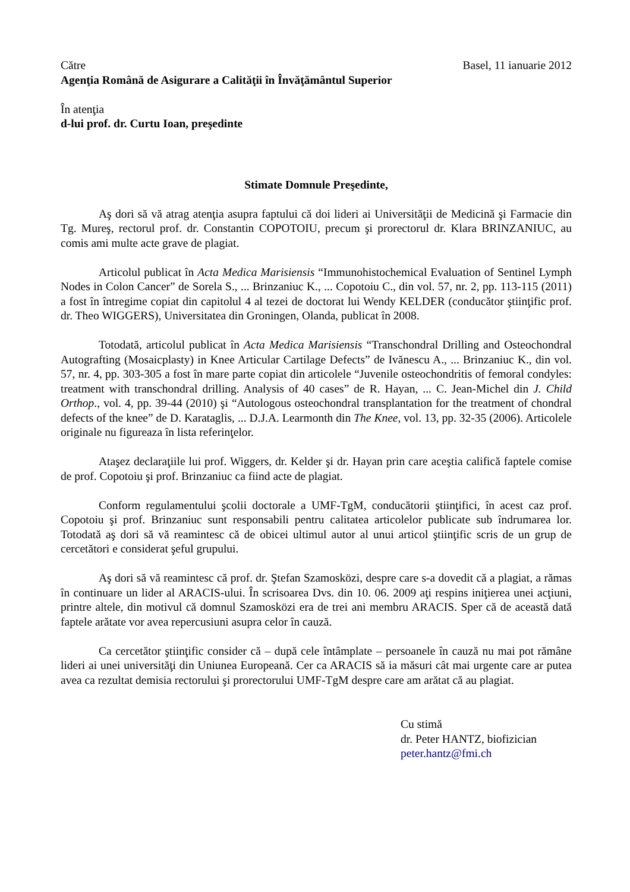Către Basel, 11 ianuarie 2012
Agenţia Română de Asigurare a Calităţii în Învăţământul Superior
În atenţia
d-lui prof. dr. Curtu Ioan, preşedinte
Stimate Domnule Preşedinte,
Aş dori să vă atrag atenţia asupra faptului că doi lideri ai Universităţii de Medicină şi Farmacie din Tg. Mureş, rectorul prof. dr. Constantin COPOTOIU, precum şi prorectorul dr. Klara BRINZANIUC, au comis ami multe acte grave de plagiat.
Articolul publicat în Acta Medica Marisiensis “Immunohistochemical Evaluation of Sentinel Lymph Nodes in Colon Cancer” de Sorela S., ... Brinzaniuc K., ... Copotoiu C., din vol. 57, nr. 2, pp. 113-115 (2011) a fost în întregime copiat din capitolul 4 al tezei de doctorat lui Wendy KELDER (conducător ştiinţific prof. dr. Theo WIGGERS), Universitatea din Groningen, Olanda, publicat în 2008.
Totodată, articolul publicat în Acta Medica Marisiensis “Transchondral Drilling and Osteochondral Autografting (Mosaicplasty) in Knee Articular Cartilage Defects” de Ivănescu A., ... Brinzaniuc K., din vol. 57, nr. 4, pp. 303-305 a fost în mare parte copiat din articolele “Juvenile osteochondritis of femoral condyles: treatment with transchondral drilling. Analysis of 40 cases” de R. Hayan, ... C. Jean-Michel din J. Child Orthop., vol. 4, pp. 39-44 (2010) şi “Autologous osteochondral transplantation for the treatment of chondral defects of the knee” de D. Karataglis, ... D.J.A. Learmonth din The Knee, vol. 13, pp. 32-35 (2006). Articolele originale nu figureaza în lista referinţelor.
Ataşez declaraţiile lui prof. Wiggers, dr. Kelder şi dr. Hayan prin care aceştia califică faptele comise de prof. Copotoiu şi prof. Brinzaniuc ca fiind acte de plagiat.
Conform regulamentului şcolii doctorale a UMF-TgM, conducătorii ştiinţifici, în acest caz prof. Copotoiu şi prof. Brinzaniuc sunt responsabili pentru calitatea articolelor publicate sub îndrumarea lor. Totodată aş dori să vă reamintesc că de obicei ultimul autor al unui articol ştiinţific scris de un grup de cercetători e considerat şeful grupului.
Aş dori să vă reamintesc că prof. dr. Ştefan Szamosközi, despre care s-a dovedit că a plagiat, a rămas în continuare un lider al ARACIS-ului. În scrisoarea Dvs. din 10. 06. 2009 aţi respins iniţierea unei acţiuni, printre altele, din motivul că domnul Szamosközi era de trei ani membru ARACIS. Sper că de această dată faptele arătate vor avea repercusiuni asupra celor în cauză.
Ca cercetător ştiinţific consider că – după cele întâmplate – persoanele în cauză nu mai pot rămâne lideri ai unei universităţi din Uniunea Europeană. Cer ca ARACIS să ia măsuri cât mai urgente care ar putea avea ca rezultat demisia rectorului şi prorectorului UMF-TgM despre care am arătat că au plagiat.
Cu stimă
dr. Peter HANTZ, biofizician
peter.hantz@fmi.ch